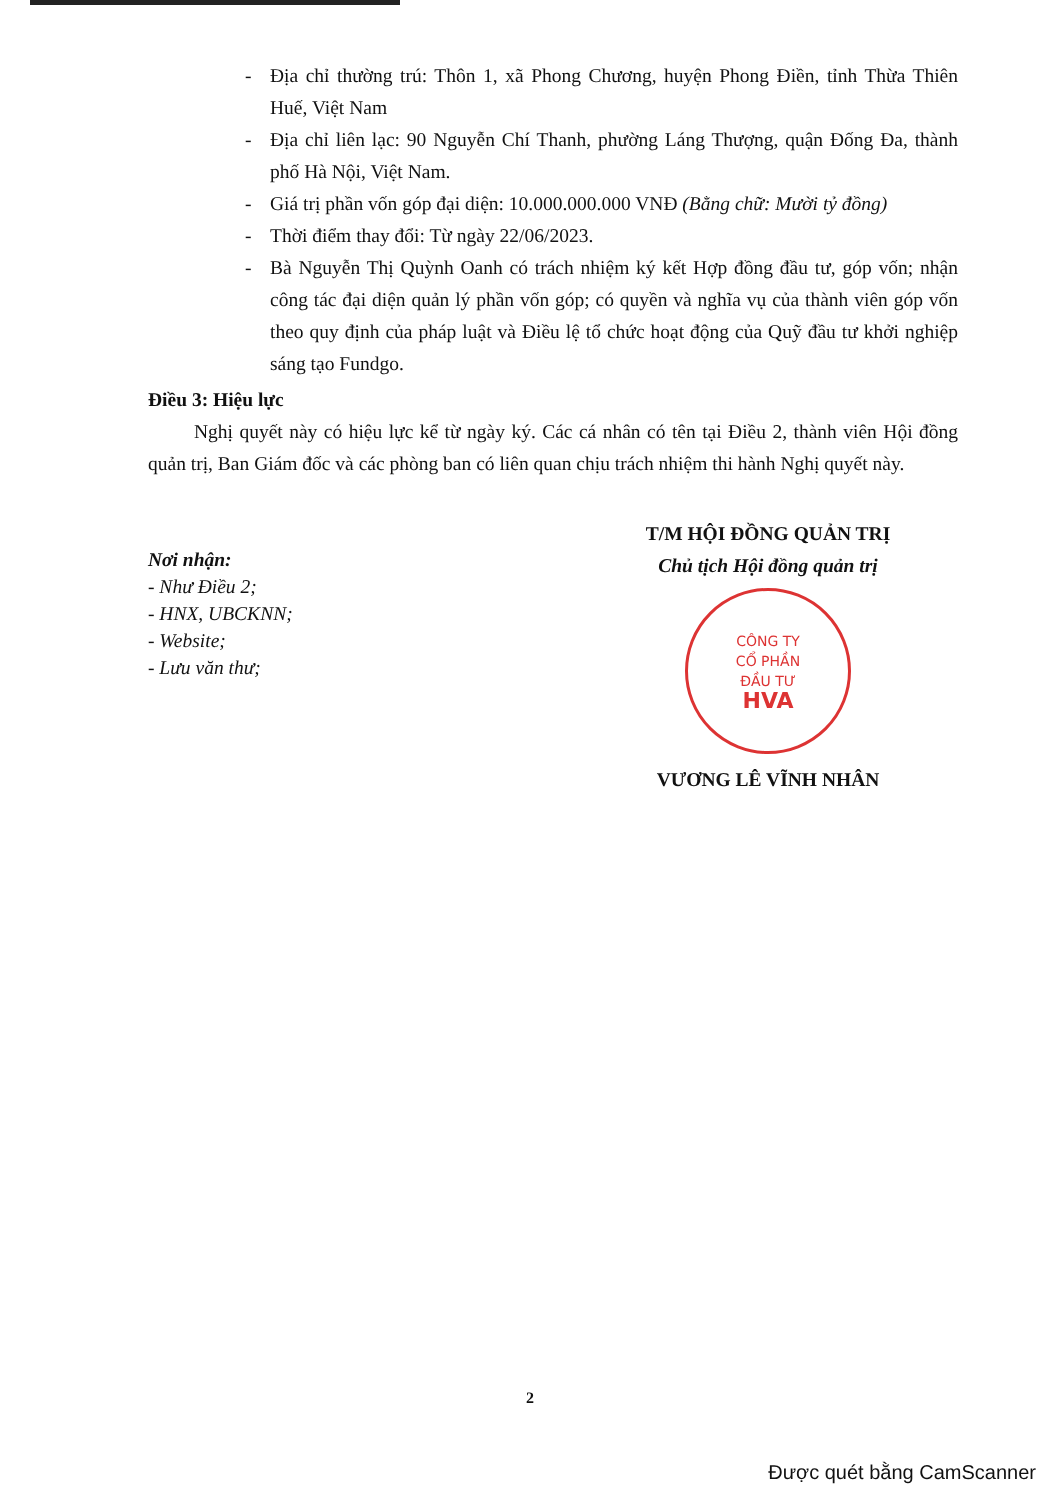- Địa chỉ thường trú: Thôn 1, xã Phong Chương, huyện Phong Điền, tỉnh Thừa Thiên Huế, Việt Nam
- Địa chỉ liên lạc: 90 Nguyễn Chí Thanh, phường Láng Thượng, quận Đống Đa, thành phố Hà Nội, Việt Nam.
- Giá trị phần vốn góp đại diện: 10.000.000.000 VNĐ (Bằng chữ: Mười tỷ đồng)
- Thời điểm thay đổi: Từ ngày 22/06/2023.
- Bà Nguyễn Thị Quỳnh Oanh có trách nhiệm ký kết Hợp đồng đầu tư, góp vốn; nhận công tác đại diện quản lý phần vốn góp; có quyền và nghĩa vụ của thành viên góp vốn theo quy định của pháp luật và Điều lệ tổ chức hoạt động của Quỹ đầu tư khởi nghiệp sáng tạo Fundgo.
Điều 3: Hiệu lực
Nghị quyết này có hiệu lực kể từ ngày ký. Các cá nhân có tên tại Điều 2, thành viên Hội đồng quản trị, Ban Giám đốc và các phòng ban có liên quan chịu trách nhiệm thi hành Nghị quyết này.
Nơi nhận:
- Như Điều 2;
- HNX, UBCKNN;
- Website;
- Lưu văn thư;
T/M HỘI ĐỒNG QUẢN TRỊ
Chủ tịch Hội đồng quản trị
CÔNG TY
CỔ PHẦN
ĐẦU TƯ
HVA
VƯƠNG LÊ VĨNH NHÂN
2
Được quét bằng CamScanner